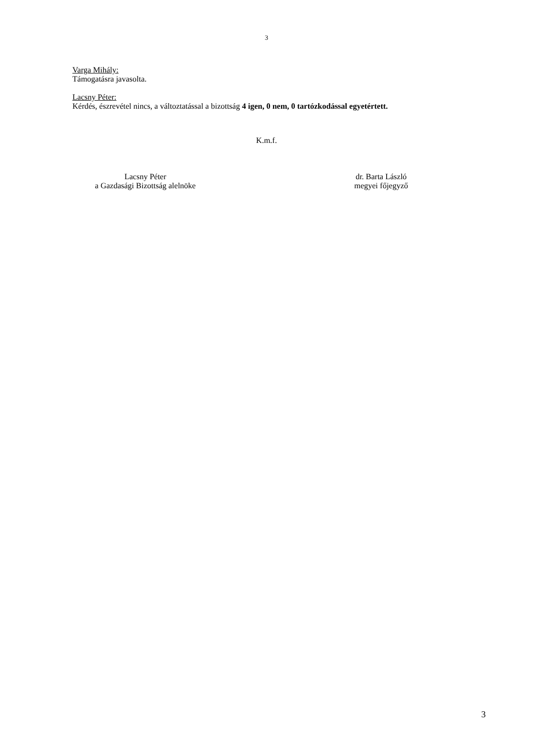3
Varga Mihály:
Támogatásra javasolta.
Lacsny Péter:
Kérdés, észrevétel nincs, a változtatással a bizottság 4 igen, 0 nem, 0 tartózkodással egyetértett.
K.m.f.
Lacsny Péter
a Gazdasági Bizottság alelnöke
dr. Barta László
megyei főjegyző
3